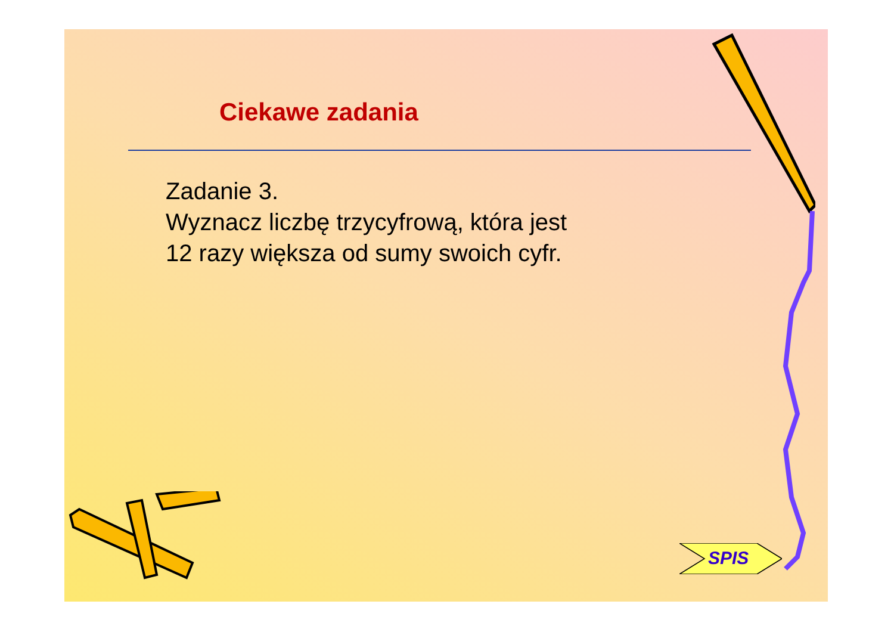Ciekawe zadania
Zadanie 3.
Wyznacz liczbę trzycyfrową, która jest
12 razy większa od sumy swoich cyfr.
SPIS